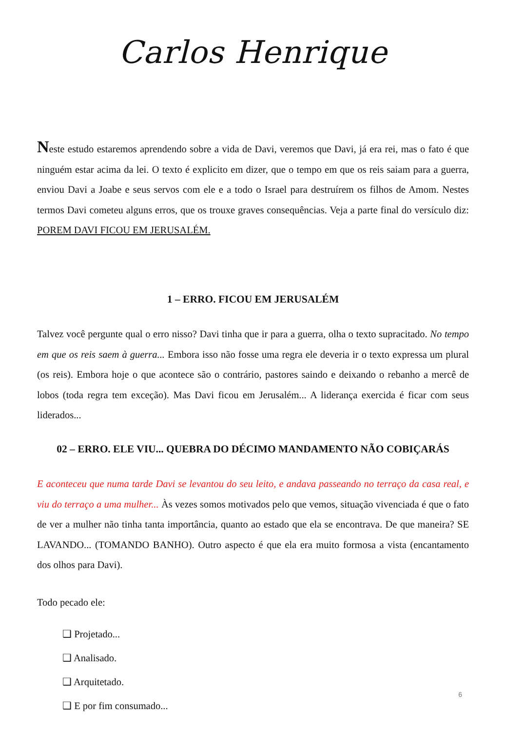Carlos Henrique
Neste estudo estaremos aprendendo sobre a vida de Davi, veremos que Davi, já era rei, mas o fato é que ninguém estar acima da lei. O texto é explicito em dizer, que o tempo em que os reis saiam para a guerra, enviou Davi a Joabe e seus servos com ele e a todo o Israel para destruírem os filhos de Amom. Nestes termos Davi cometeu alguns erros, que os trouxe graves consequências. Veja a parte final do versículo diz: POREM DAVI FICOU EM JERUSALÉM.
1 – ERRO. FICOU EM JERUSALÉM
Talvez você pergunte qual o erro nisso? Davi tinha que ir para a guerra, olha o texto supracitado. No tempo em que os reis saem à guerra... Embora isso não fosse uma regra ele deveria ir o texto expressa um plural (os reis). Embora hoje o que acontece são o contrário, pastores saindo e deixando o rebanho a mercê de lobos (toda regra tem exceção). Mas Davi ficou em Jerusalém... A liderança exercida é ficar com seus liderados...
02 – ERRO. ELE VIU... QUEBRA DO DÉCIMO MANDAMENTO NÃO COBIÇARÁS
E aconteceu que numa tarde Davi se levantou do seu leito, e andava passeando no terraço da casa real, e viu do terraço a uma mulher... Às vezes somos motivados pelo que vemos, situação vivenciada é que o fato de ver a mulher não tinha tanta importância, quanto ao estado que ela se encontrava. De que maneira? SE LAVANDO... (TOMANDO BANHO). Outro aspecto é que ela era muito formosa a vista (encantamento dos olhos para Davi).
Todo pecado ele:
❑ Projetado...
❑ Analisado.
❑ Arquitetado.
❑ E por fim consumado...
6